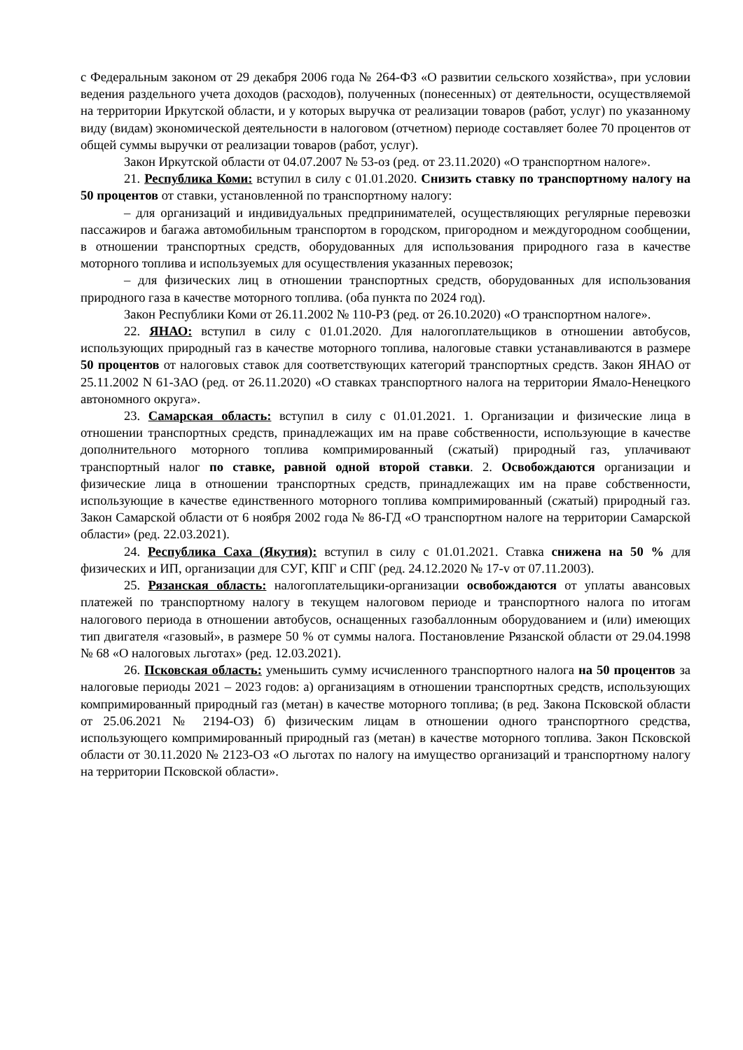с Федеральным законом от 29 декабря 2006 года № 264-ФЗ «О развитии сельского хозяйства», при условии ведения раздельного учета доходов (расходов), полученных (понесенных) от деятельности, осуществляемой на территории Иркутской области, и у которых выручка от реализации товаров (работ, услуг) по указанному виду (видам) экономической деятельности в налоговом (отчетном) периоде составляет более 70 процентов от общей суммы выручки от реализации товаров (работ, услуг).
Закон Иркутской области от 04.07.2007 № 53-оз (ред. от 23.11.2020) «О транспортном налоге».
21. Республика Коми: вступил в силу с 01.01.2020. Снизить ставку по транспортному налогу на 50 процентов от ставки, установленной по транспортному налогу:
– для организаций и индивидуальных предпринимателей, осуществляющих регулярные перевозки пассажиров и багажа автомобильным транспортом в городском, пригородном и междугородном сообщении, в отношении транспортных средств, оборудованных для использования природного газа в качестве моторного топлива и используемых для осуществления указанных перевозок;
– для физических лиц в отношении транспортных средств, оборудованных для использования природного газа в качестве моторного топлива. (оба пункта по 2024 год).
Закон Республики Коми от 26.11.2002 № 110-РЗ (ред. от 26.10.2020) «О транспортном налоге».
22. ЯНАО: вступил в силу с 01.01.2020. Для налогоплательщиков в отношении автобусов, использующих природный газ в качестве моторного топлива, налоговые ставки устанавливаются в размере 50 процентов от налоговых ставок для соответствующих категорий транспортных средств. Закон ЯНАО от 25.11.2002 N 61-ЗАО (ред. от 26.11.2020) «О ставках транспортного налога на территории Ямало-Ненецкого автономного округа».
23. Самарская область: вступил в силу с 01.01.2021. 1. Организации и физические лица в отношении транспортных средств, принадлежащих им на праве собственности, использующие в качестве дополнительного моторного топлива компримированный (сжатый) природный газ, уплачивают транспортный налог по ставке, равной одной второй ставки. 2. Освобождаются организации и физические лица в отношении транспортных средств, принадлежащих им на праве собственности, использующие в качестве единственного моторного топлива компримированный (сжатый) природный газ. Закон Самарской области от 6 ноября 2002 года № 86-ГД «О транспортном налоге на территории Самарской области» (ред. 22.03.2021).
24. Республика Саха (Якутия): вступил в силу с 01.01.2021. Ставка снижена на 50 % для физических и ИП, организации для СУГ, КПГ и СПГ (ред. 24.12.2020 № 17-v от 07.11.2003).
25. Рязанская область: налогоплательщики-организации освобождаются от уплаты авансовых платежей по транспортному налогу в текущем налоговом периоде и транспортного налога по итогам налогового периода в отношении автобусов, оснащенных газобаллонным оборудованием и (или) имеющих тип двигателя «газовый», в размере 50 % от суммы налога. Постановление Рязанской области от 29.04.1998 № 68 «О налоговых льготах» (ред. 12.03.2021).
26. Псковская область: уменьшить сумму исчисленного транспортного налога на 50 процентов за налоговые периоды 2021 – 2023 годов: а) организациям в отношении транспортных средств, использующих компримированный природный газ (метан) в качестве моторного топлива; (в ред. Закона Псковской области от 25.06.2021 № 2194-ОЗ) б) физическим лицам в отношении одного транспортного средства, использующего компримированный природный газ (метан) в качестве моторного топлива. Закон Псковской области от 30.11.2020 № 2123-ОЗ «О льготах по налогу на имущество организаций и транспортному налогу на территории Псковской области».